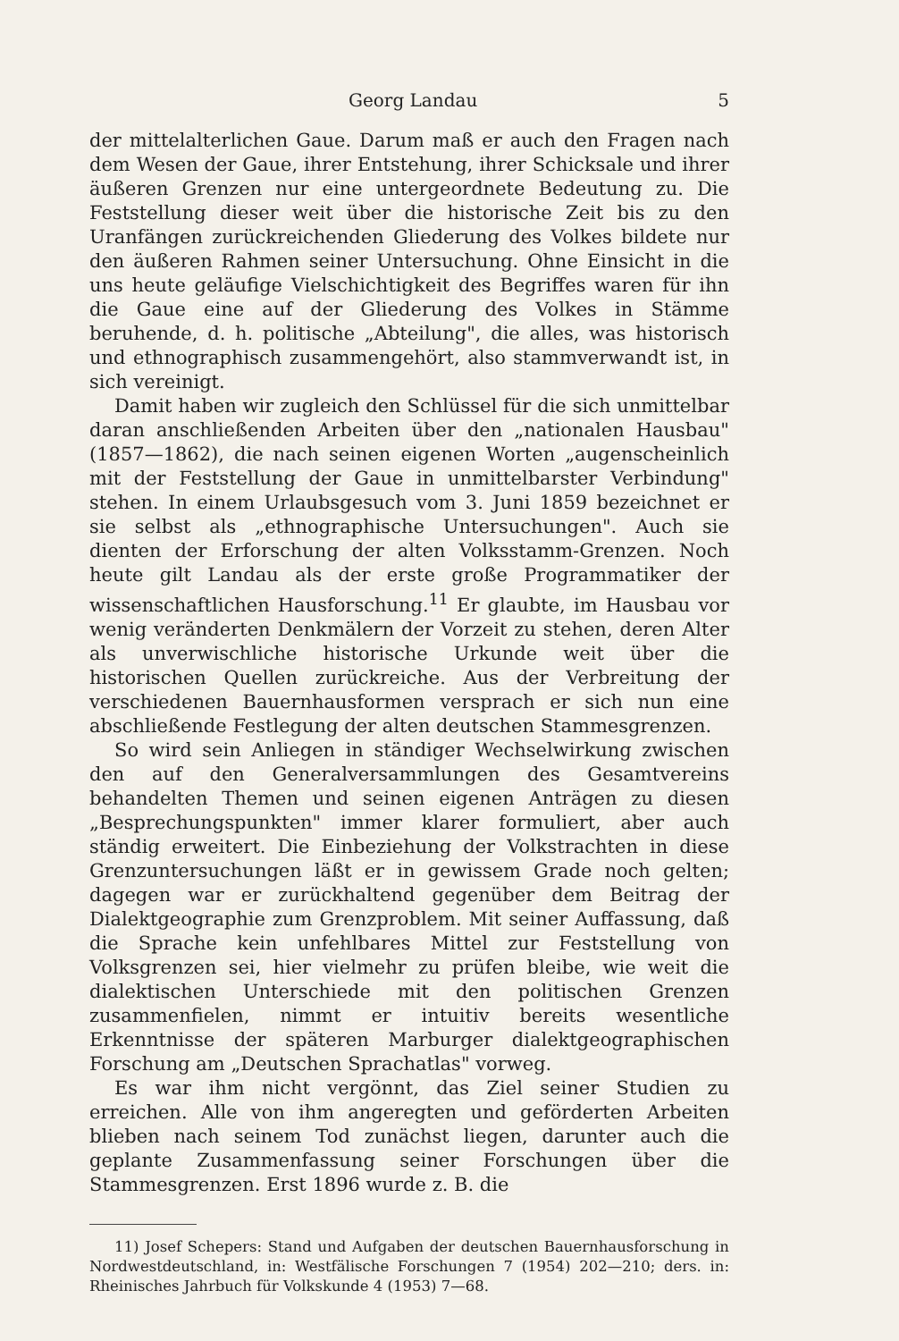Georg Landau 5
der mittelalterlichen Gaue. Darum maß er auch den Fragen nach dem Wesen der Gaue, ihrer Entstehung, ihrer Schicksale und ihrer äußeren Grenzen nur eine untergeordnete Bedeutung zu. Die Feststellung dieser weit über die historische Zeit bis zu den Uranfängen zurückreichenden Gliederung des Volkes bildete nur den äußeren Rahmen seiner Untersuchung. Ohne Einsicht in die uns heute geläufige Vielschichtigkeit des Begriffes waren für ihn die Gaue eine auf der Gliederung des Volkes in Stämme beruhende, d. h. politische „Abteilung", die alles, was historisch und ethnographisch zusammengehört, also stammverwandt ist, in sich vereinigt.
Damit haben wir zugleich den Schlüssel für die sich unmittelbar daran anschließenden Arbeiten über den „nationalen Hausbau" (1857—1862), die nach seinen eigenen Worten „augenscheinlich mit der Feststellung der Gaue in unmittelbarster Verbindung" stehen. In einem Urlaubsgesuch vom 3. Juni 1859 bezeichnet er sie selbst als „ethnographische Untersuchungen". Auch sie dienten der Erforschung der alten Volksstamm-Grenzen. Noch heute gilt Landau als der erste große Programmatiker der wissenschaftlichen Hausforschung.<sup>11</sup> Er glaubte, im Hausbau vor wenig veränderten Denkmälern der Vorzeit zu stehen, deren Alter als unverwischliche historische Urkunde weit über die historischen Quellen zurückreiche. Aus der Verbreitung der verschiedenen Bauernhausformen versprach er sich nun eine abschließende Festlegung der alten deutschen Stammesgrenzen.
So wird sein Anliegen in ständiger Wechselwirkung zwischen den auf den Generalversammlungen des Gesamtvereins behandelten Themen und seinen eigenen Anträgen zu diesen „Besprechungspunkten" immer klarer formuliert, aber auch ständig erweitert. Die Einbeziehung der Volkstrachten in diese Grenzuntersuchungen läßt er in gewissem Grade noch gelten; dagegen war er zurückhaltend gegenüber dem Beitrag der Dialektgeographie zum Grenzproblem. Mit seiner Auffassung, daß die Sprache kein unfehlbares Mittel zur Feststellung von Volksgrenzen sei, hier vielmehr zu prüfen bleibe, wie weit die dialektischen Unterschiede mit den politischen Grenzen zusammenfielen, nimmt er intuitiv bereits wesentliche Erkenntnisse der späteren Marburger dialektgeographischen Forschung am „Deutschen Sprachatlas" vorweg.
Es war ihm nicht vergönnt, das Ziel seiner Studien zu erreichen. Alle von ihm angeregten und geförderten Arbeiten blieben nach seinem Tod zunächst liegen, darunter auch die geplante Zusammenfassung seiner Forschungen über die Stammesgrenzen. Erst 1896 wurde z. B. die
11) Josef Schepers: Stand und Aufgaben der deutschen Bauernhausforschung in Nordwestdeutschland, in: Westfälische Forschungen 7 (1954) 202—210; ders. in: Rheinisches Jahrbuch für Volkskunde 4 (1953) 7—68.